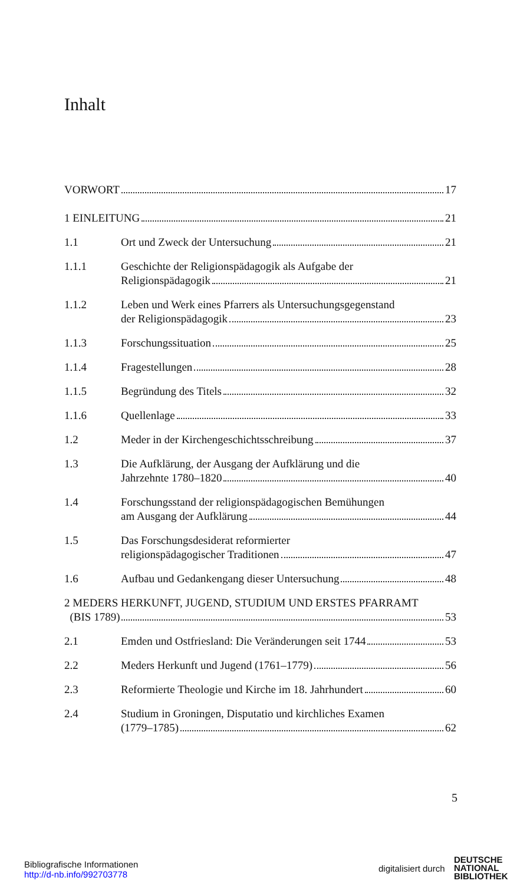Inhalt
VORWORT 17
1 EINLEITUNG 21
1.1 Ort und Zweck der Untersuchung 21
1.1.1 Geschichte der Religionspädagogik als Aufgabe der
Religionspädagogik 21
1.1.2 Leben und Werk eines Pfarrers als Untersuchungsgegenstand
der Religionspädagogik 23
1.1.3 Forschungssituation 25
1.1.4 Fragestellungen 28
1.1.5 Begründung des Titels 32
1.1.6 Quellenlage 33
1.2 Meder in der Kirchengeschichtsschreibung 37
1.3 Die Aufklärung, der Ausgang der Aufklärung und die
Jahrzehnte 1780–1820 40
1.4 Forschungsstand der religionspädagogischen Bemühungen
am Ausgang der Aufklärung 44
1.5 Das Forschungsdesiderat reformierter
religionspädagogischer Traditionen 47
1.6 Aufbau und Gedankengang dieser Untersuchung 48
2 MEDERS HERKUNFT, JUGEND, STUDIUM UND ERSTES PFARRAMT
(BIS 1789) 53
2.1 Emden und Ostfriesland: Die Veränderungen seit 1744 53
2.2 Meders Herkunft und Jugend (1761–1779) 56
2.3 Reformierte Theologie und Kirche im 18. Jahrhundert 60
2.4 Studium in Groningen, Disputatio und kirchliches Examen
(1779–1785) 62
5
Bibliografische Informationen
http://d-nb.info/992703778
digitalisiert durch
DEUTSCHE
NATIONAL
BIBLIOTHEK